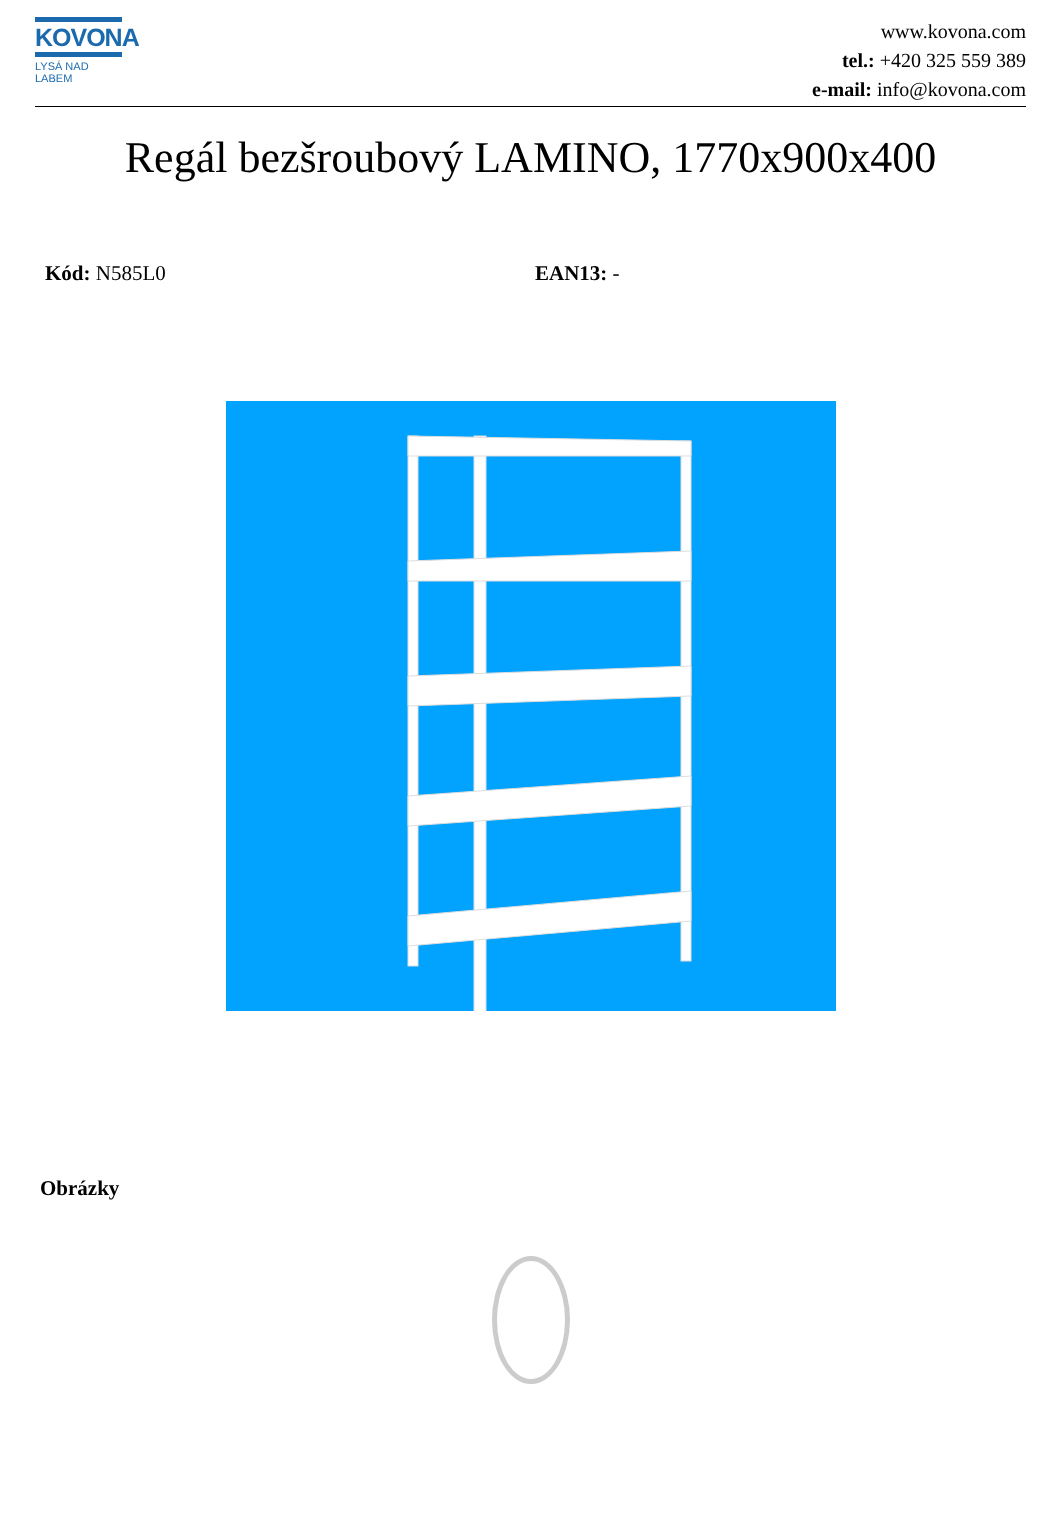KOVONA
LYSÁ NAD LABEM
www.kovona.com
tel.: +420 325 559 389
e-mail: info@kovona.com
Regál bezšroubový LAMINO, 1770x900x400
Kód: N585L0 EAN13: -
Obrázky